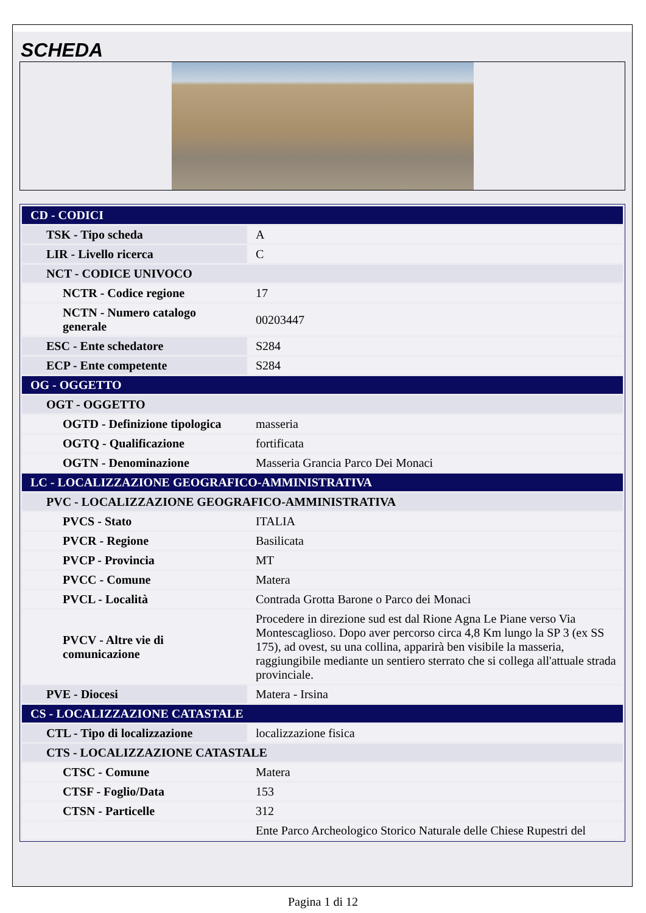SCHEDA
| CD - CODICI | |
| TSK - Tipo scheda | A |
| LIR - Livello ricerca | C |
| NCT - CODICE UNIVOCO | |
| NCTR - Codice regione | 17 |
| NCTN - Numero catalogo generale | 00203447 |
| ESC - Ente schedatore | S284 |
| ECP - Ente competente | S284 |
| OG - OGGETTO | |
| OGT - OGGETTO | |
| OGTD - Definizione tipologica | masseria |
| OGTQ - Qualificazione | fortificata |
| OGTN - Denominazione | Masseria Grancia Parco Dei Monaci |
| LC - LOCALIZZAZIONE GEOGRAFICO-AMMINISTRATIVA | |
| PVC - LOCALIZZAZIONE GEOGRAFICO-AMMINISTRATIVA | |
| PVCS - Stato | ITALIA |
| PVCR - Regione | Basilicata |
| PVCP - Provincia | MT |
| PVCC - Comune | Matera |
| PVCL - Località | Contrada Grotta Barone o Parco dei Monaci |
| PVCV - Altre vie di comunicazione | Procedere in direzione sud est dal Rione Agna Le Piane verso Via Montescaglioso. Dopo aver percorso circa 4,8 Km lungo la SP 3 (ex SS 175), ad ovest, su una collina, apparirà ben visibile la masseria, raggiungibile mediante un sentiero sterrato che si collega all'attuale strada provinciale. |
| PVE - Diocesi | Matera - Irsina |
| CS - LOCALIZZAZIONE CATASTALE | |
| CTL - Tipo di localizzazione | localizzazione fisica |
| CTS - LOCALIZZAZIONE CATASTALE | |
| CTSC - Comune | Matera |
| CTSF - Foglio/Data | 153 |
| CTSN - Particelle | 312 |
| | Ente Parco Archeologico Storico Naturale delle Chiese Rupestri del |
Pagina 1 di 12